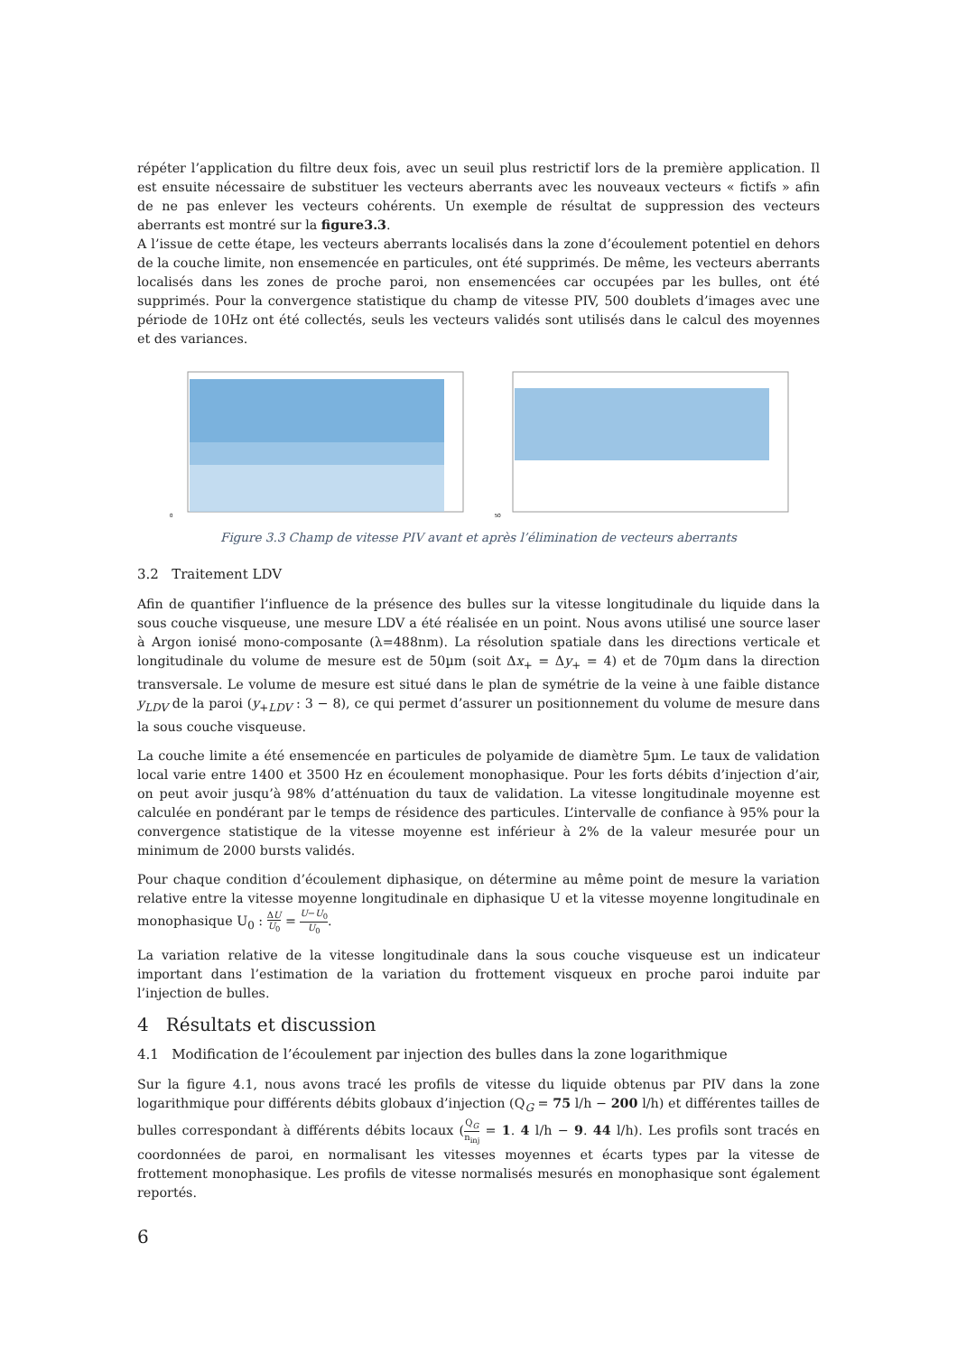répéter l’application du filtre deux fois, avec un seuil plus restrictif lors de la première application. Il est ensuite nécessaire de substituer les vecteurs aberrants avec les nouveaux vecteurs « fictifs » afin de ne pas enlever les vecteurs cohérents. Un exemple de résultat de suppression des vecteurs aberrants est montré sur la figure3.3.
A l’issue de cette étape, les vecteurs aberrants localisés dans la zone d’écoulement potentiel en dehors de la couche limite, non ensemencée en particules, ont été supprimés. De même, les vecteurs aberrants localisés dans les zones de proche paroi, non ensemencées car occupées par les bulles, ont été supprimés. Pour la convergence statistique du champ de vitesse PIV, 500 doublets d’images avec une période de 10Hz ont été collectés, seuls les vecteurs validés sont utilisés dans le calcul des moyennes et des variances.
0
50
Figure 3.3 Champ de vitesse PIV avant et après l’élimination de vecteurs aberrants
3.2 Traitement LDV
Afin de quantifier l’influence de la présence des bulles sur la vitesse longitudinale du liquide dans la sous couche visqueuse, une mesure LDV a été réalisée en un point. Nous avons utilisé une source laser à Argon ionisé mono-composante (λ=488nm). La résolution spatiale dans les directions verticale et longitudinale du volume de mesure est de 50µm (soit Δx<sub>+</sub> = Δy<sub>+</sub> = 4) et de 70µm dans la direction transversale. Le volume de mesure est situé dans le plan de symétrie de la veine à une faible distance y<sub>LDV</sub> de la paroi (y<sub>+LDV</sub> : 3 − 8), ce qui permet d’assurer un positionnement du volume de mesure dans la sous couche visqueuse.
La couche limite a été ensemencée en particules de polyamide de diamètre 5µm. Le taux de validation local varie entre 1400 et 3500 Hz en écoulement monophasique. Pour les forts débits d’injection d’air, on peut avoir jusqu’à 98% d’atténuation du taux de validation. La vitesse longitudinale moyenne est calculée en pondérant par le temps de résidence des particules. L’intervalle de confiance à 95% pour la convergence statistique de la vitesse moyenne est inférieur à 2% de la valeur mesurée pour un minimum de 2000 bursts validés.
Pour chaque condition d’écoulement diphasique, on détermine au même point de mesure la variation relative entre la vitesse moyenne longitudinale en diphasique U et la vitesse moyenne longitudinale en monophasique U<sub>0</sub> : ΔU U<sub>0</sub> = U−U<sub>0</sub> U<sub>0</sub>.
La variation relative de la vitesse longitudinale dans la sous couche visqueuse est un indicateur important dans l’estimation de la variation du frottement visqueux en proche paroi induite par l’injection de bulles.
4 Résultats et discussion
4.1 Modification de l’écoulement par injection des bulles dans la zone logarithmique
Sur la figure 4.1, nous avons tracé les profils de vitesse du liquide obtenus par PIV dans la zone logarithmique pour différents débits globaux d’injection (Q<sub>G</sub> = 75 l/h − 200 l/h) et différentes tailles de bulles correspondant à différents débits locaux (Q<sub>G</sub> n<sub>inj</sub> = 1. 4 l/h − 9. 44 l/h). Les profils sont tracés en coordonnées de paroi, en normalisant les vitesses moyennes et écarts types par la vitesse de frottement monophasique. Les profils de vitesse normalisés mesurés en monophasique sont également reportés.
6